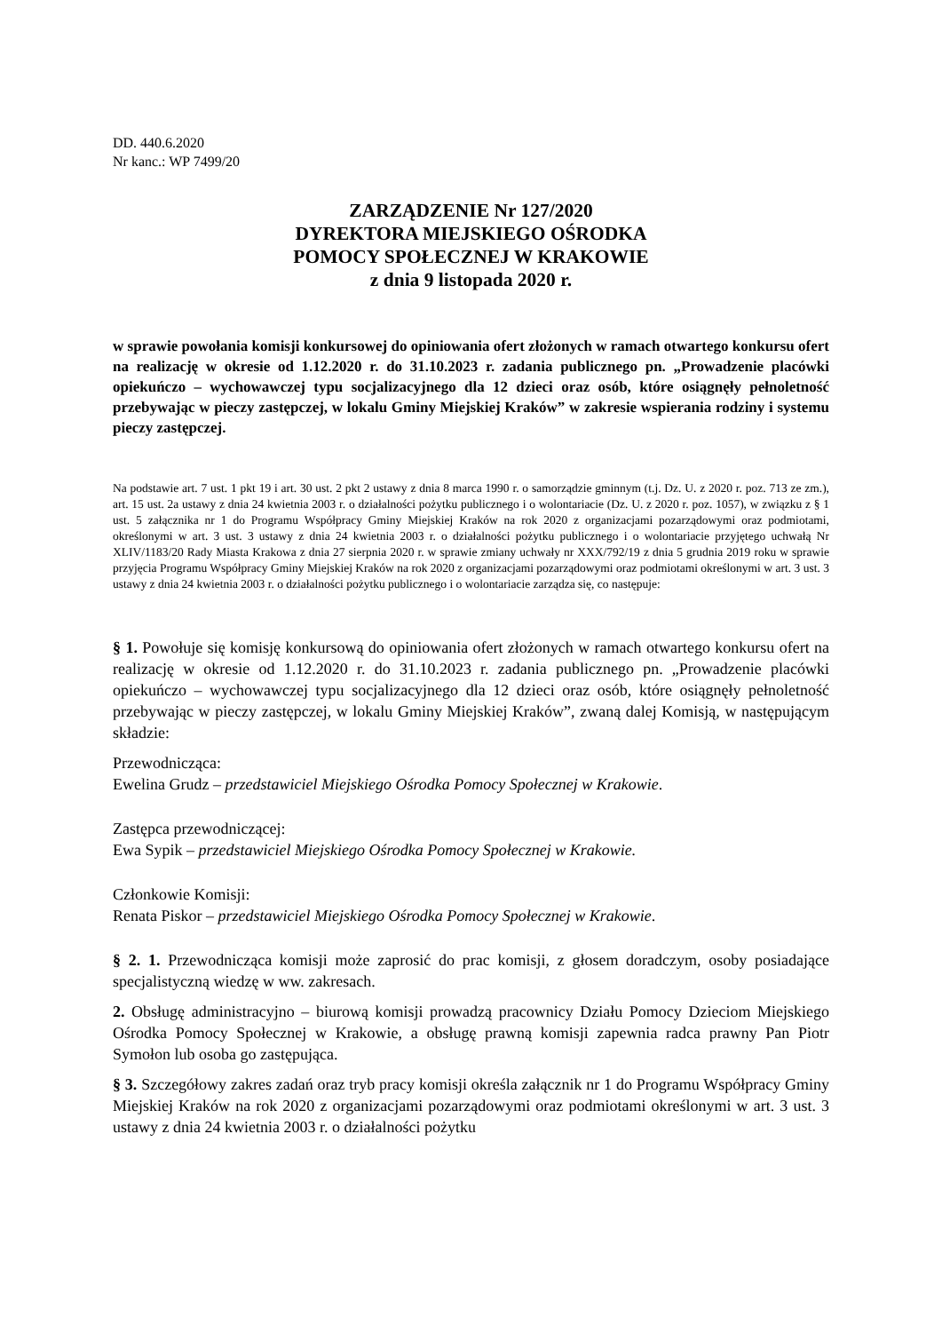DD. 440.6.2020
Nr kanc.: WP 7499/20
ZARZĄDZENIE Nr 127/2020
DYREKTORA MIEJSKIEGO OŚRODKA
POMOCY SPOŁECZNEJ W KRAKOWIE
z dnia 9 listopada 2020 r.
w sprawie powołania komisji konkursowej do opiniowania ofert złożonych w ramach otwartego konkursu ofert na realizację w okresie od 1.12.2020 r. do 31.10.2023 r. zadania publicznego pn. „Prowadzenie placówki opiekuńczo – wychowawczej typu socjalizacyjnego dla 12 dzieci oraz osób, które osiągnęły pełnoletność przebywając w pieczy zastępczej, w lokalu Gminy Miejskiej Kraków” w zakresie wspierania rodziny i systemu pieczy zastępczej.
Na podstawie art. 7 ust. 1 pkt 19 i art. 30 ust. 2 pkt 2 ustawy z dnia 8 marca 1990 r. o samorządzie gminnym (t.j. Dz. U. z 2020 r. poz. 713 ze zm.), art. 15 ust. 2a ustawy z dnia 24 kwietnia 2003 r. o działalności pożytku publicznego i o wolontariacie (Dz. U. z 2020 r. poz. 1057), w związku z § 1 ust. 5 załącznika nr 1 do Programu Współpracy Gminy Miejskiej Kraków na rok 2020 z organizacjami pozarządowymi oraz podmiotami, określonymi w art. 3 ust. 3 ustawy z dnia 24 kwietnia 2003 r. o działalności pożytku publicznego i o wolontariacie przyjętego uchwałą Nr XLIV/1183/20 Rady Miasta Krakowa z dnia 27 sierpnia 2020 r. w sprawie zmiany uchwały nr XXX/792/19 z dnia 5 grudnia 2019 roku w sprawie przyjęcia Programu Współpracy Gminy Miejskiej Kraków na rok 2020 z organizacjami pozarządowymi oraz podmiotami określonymi w art. 3 ust. 3 ustawy z dnia 24 kwietnia 2003 r. o działalności pożytku publicznego i o wolontariacie zarządza się, co następuje:
§ 1. Powołuje się komisję konkursową do opiniowania ofert złożonych w ramach otwartego konkursu ofert na realizację w okresie od 1.12.2020 r. do 31.10.2023 r. zadania publicznego pn. „Prowadzenie placówki opiekuńczo – wychowawczej typu socjalizacyjnego dla 12 dzieci oraz osób, które osiągnęły pełnoletność przebywając w pieczy zastępczej, w lokalu Gminy Miejskiej Kraków”, zwaną dalej Komisją, w następującym składzie:
Przewodnicząca:
Ewelina Grudz – przedstawiciel Miejskiego Ośrodka Pomocy Społecznej w Krakowie.
Zastępca przewodniczącej:
Ewa Sypik – przedstawiciel Miejskiego Ośrodka Pomocy Społecznej w Krakowie.
Członkowie Komisji:
Renata Piskor – przedstawiciel Miejskiego Ośrodka Pomocy Społecznej w Krakowie.
§ 2. 1. Przewodnicząca komisji może zaprosić do prac komisji, z głosem doradczym, osoby posiadające specjalistyczną wiedzę w ww. zakresach.
2. Obsługę administracyjno – biurową komisji prowadzą pracownicy Działu Pomocy Dzieciom Miejskiego Ośrodka Pomocy Społecznej w Krakowie, a obsługę prawną komisji zapewnia radca prawny Pan Piotr Symołon lub osoba go zastępująca.
§ 3. Szczegółowy zakres zadań oraz tryb pracy komisji określa załącznik nr 1 do Programu Współpracy Gminy Miejskiej Kraków na rok 2020 z organizacjami pozarządowymi oraz podmiotami określonymi w art. 3 ust. 3 ustawy z dnia 24 kwietnia 2003 r. o działalności pożytku